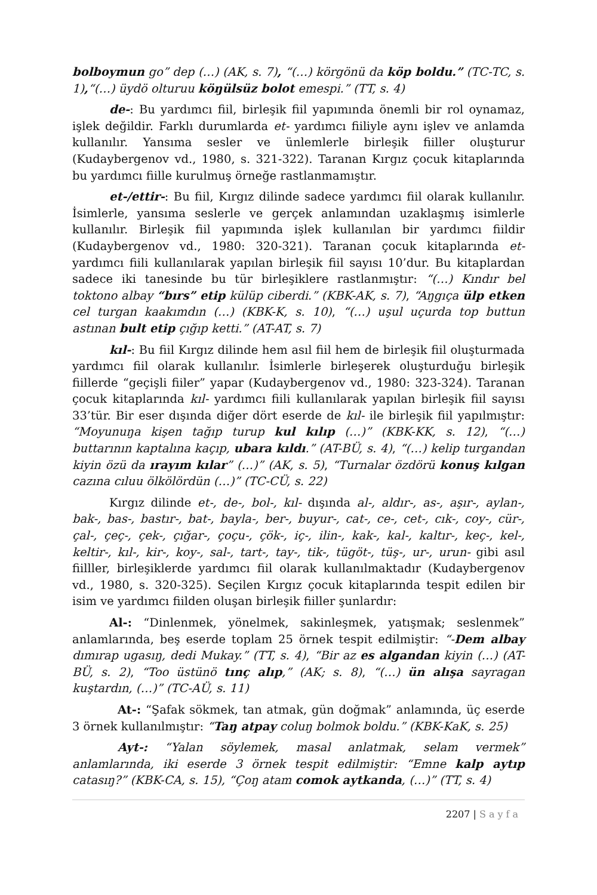bolboymun go” dep (…) (AK, s. 7), “(…) körgönü da köp boldu.” (TC-TC, s. 1),“(…) üydö olturuu köŋülsüz bolot emespi.” (TT, s. 4)
de-: Bu yardımcı fiil, birleşik fiil yapımında önemli bir rol oynamaz, işlek değildir. Farklı durumlarda et- yardımcı fiiliyle aynı işlev ve anlamda kullanılır. Yansıma sesler ve ünlemlerle birleşik fiiller oluşturur (Kudaybergenov vd., 1980, s. 321-322). Taranan Kırgız çocuk kitaplarında bu yardımcı fiille kurulmuş örneğe rastlanmamıştır.
et-/ettir-: Bu fiil, Kırgız dilinde sadece yardımcı fiil olarak kullanılır. İsimlerle, yansıma seslerle ve gerçek anlamından uzaklaşmış isimlerle kullanılır. Birleşik fiil yapımında işlek kullanılan bir yardımcı fiildir (Kudaybergenov vd., 1980: 320-321). Taranan çocuk kitaplarında et- yardımcı fiili kullanılarak yapılan birleşik fiil sayısı 10’dur. Bu kitaplardan sadece iki tanesinde bu tür birleşiklere rastlanmıştır: “(…) Kındır bel toktono albay “bırs” etip külüp ciberdi.” (KBK-AK, s. 7), “Aŋgıça ülp etken cel turgan kaakımdın (…) (KBK-K, s. 10), “(…) uşul uçurda top buttun astınan bult etip çığıp ketti.” (AT-AT, s. 7)
kıl-: Bu fiil Kırgız dilinde hem asıl fiil hem de birleşik fiil oluşturmada yardımcı fiil olarak kullanılır. İsimlerle birleşerek oluşturduğu birleşik fiillerde “geçişli fiiler” yapar (Kudaybergenov vd., 1980: 323-324). Taranan çocuk kitaplarında kıl- yardımcı fiili kullanılarak yapılan birleşik fiil sayısı 33’tür. Bir eser dışında diğer dört eserde de kıl- ile birleşik fiil yapılmıştır: “Moyunuŋa kişen tağıp turup kul kılıp (…)” (KBK-KK, s. 12), “(…) buttarının kaptalına kaçıp, ubara kıldı.” (AT-BÜ, s. 4), “(…) kelip turgandan kiyin özü da ırayım kılar” (…)” (AK, s. 5), “Turnalar özdörü konuş kılgan cazına cıluu ölkölördün (…)” (TC-CÜ, s. 22)
Kırgız dilinde et-, de-, bol-, kıl- dışında al-, aldır-, as-, aşır-, aylan-, bak-, bas-, bastır-, bat-, bayla-, ber-, buyur-, cat-, ce-, cet-, cık-, coy-, cür-, çal-, çeç-, çek-, çığar-, çoçu-, çök-, iç-, ilin-, kak-, kal-, kaltır-, keç-, kel-, keltir-, kıl-, kir-, koy-, sal-, tart-, tay-, tik-, tügöt-, tüş-, ur-, urun- gibi asıl fiilller, birleşiklerde yardımcı fiil olarak kullanılmaktadır (Kudaybergenov vd., 1980, s. 320-325). Seçilen Kırgız çocuk kitaplarında tespit edilen bir isim ve yardımcı fiilden oluşan birleşik fiiller şunlardır:
Al-: “Dinlenmek, yönelmek, sakinleşmek, yatışmak; seslenmek” anlamlarında, beş eserde toplam 25 örnek tespit edilmiştir: “-Dem albay dımırap ugasıŋ, dedi Mukay.” (TT, s. 4), “Bir az es algandan kiyin (…) (AT-BÜ, s. 2), “Too üstünö tınç alıp,” (AK; s. 8), “(…) ün alışa sayragan kuştardın, (…)” (TC-AÜ, s. 11)
At-: “Şafak sökmek, tan atmak, gün doğmak” anlamında, üç eserde 3 örnek kullanılmıştır: “Taŋ atpay coluŋ bolmok boldu.” (KBK-KaK, s. 25)
Ayt-: “Yalan söylemek, masal anlatmak, selam vermek” anlamlarında, iki eserde 3 örnek tespit edilmiştir: “Emne kalp aytıp catasıŋ?” (KBK-CA, s. 15), “Çoŋ atam comok aytkanda, (…)” (TT, s. 4)
2207 | Sayfa